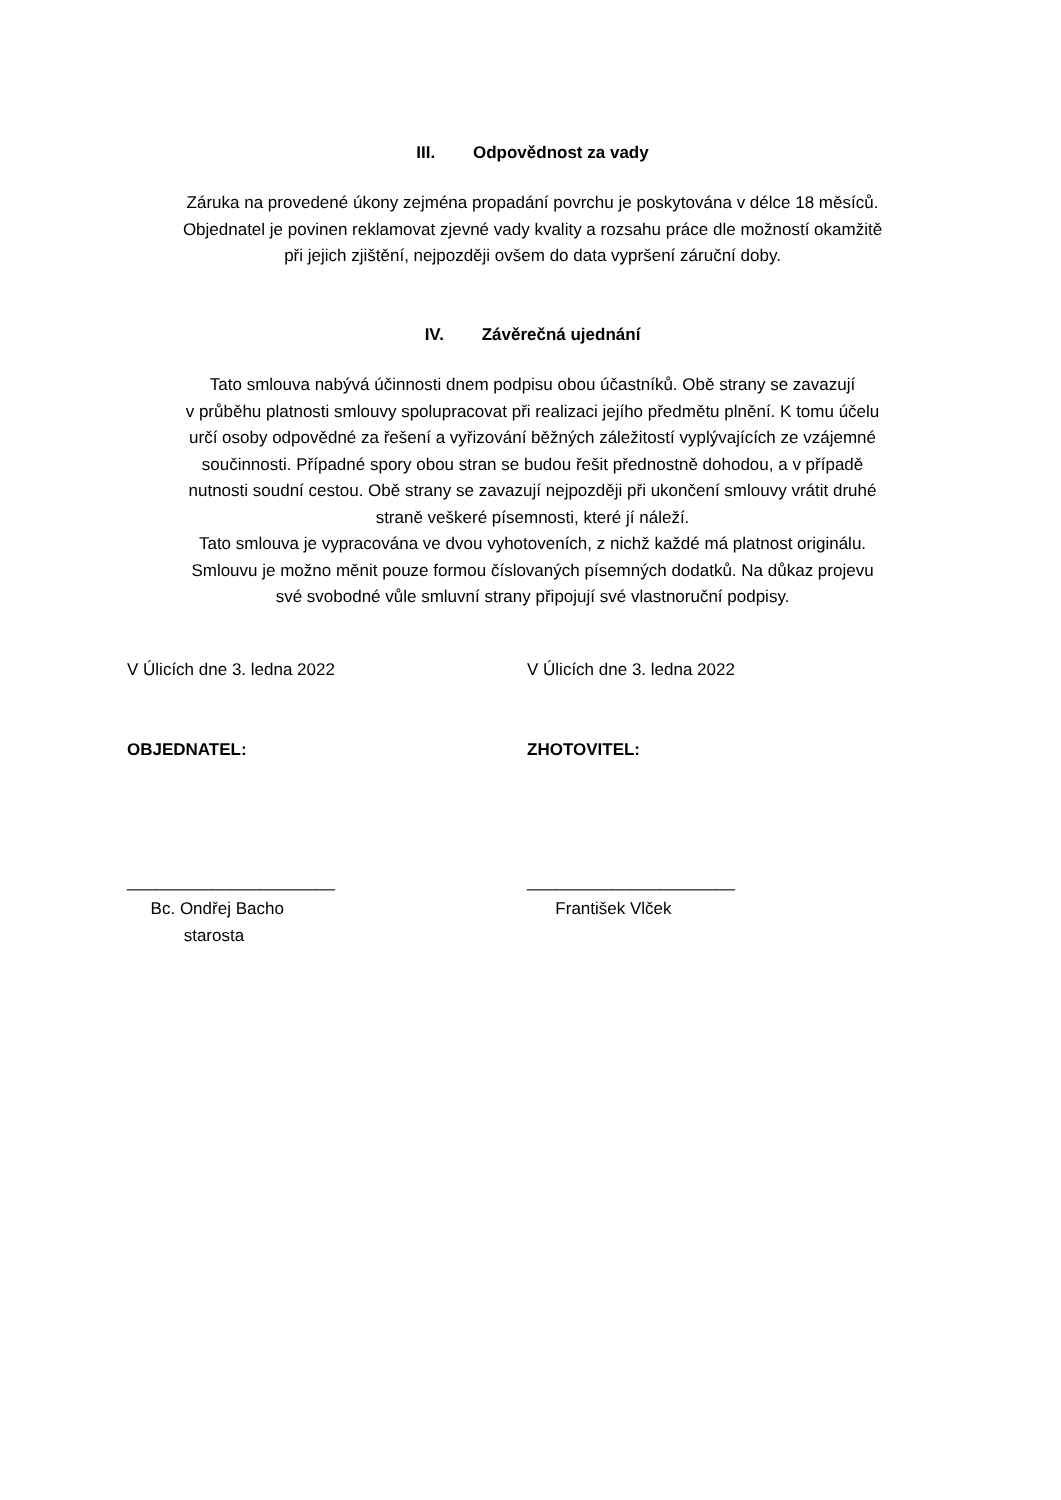III. Odpovědnost za vady
Záruka na provedené úkony zejména propadání povrchu je poskytována v délce 18 měsíců.
Objednatel je povinen reklamovat zjevné vady kvality a rozsahu práce dle možností okamžitě
při jejich zjištění, nejpozději ovšem do data vypršení záruční doby.
IV. Závěrečná ujednání
Tato smlouva nabývá účinnosti dnem podpisu obou účastníků. Obě strany se zavazují
v průběhu platnosti smlouvy spolupracovat při realizaci jejího předmětu plnění. K tomu účelu
určí osoby odpovědné za řešení a vyřizování běžných záležitostí vyplývajících ze vzájemné
součinnosti. Případné spory obou stran se budou řešit přednostně dohodou, a v případě
nutnosti soudní cestou. Obě strany se zavazují nejpozději při ukončení smlouvy vrátit druhé
straně veškeré písemnosti, které jí náleží.
Tato smlouva je vypracována ve dvou vyhotoveních, z nichž každé má platnost originálu.
Smlouvu je možno měnit pouze formou číslovaných písemných dodatků. Na důkaz projevu
své svobodné vůle smluvní strany připojují své vlastnoruční podpisy.
V Úlicích dne 3. ledna 2022 V Úlicích dne 3. ledna 2022
OBJEDNATEL: ZHOTOVITEL:
______________________
Bc. Ondřej Bacho
starosta
______________________
František Vlček